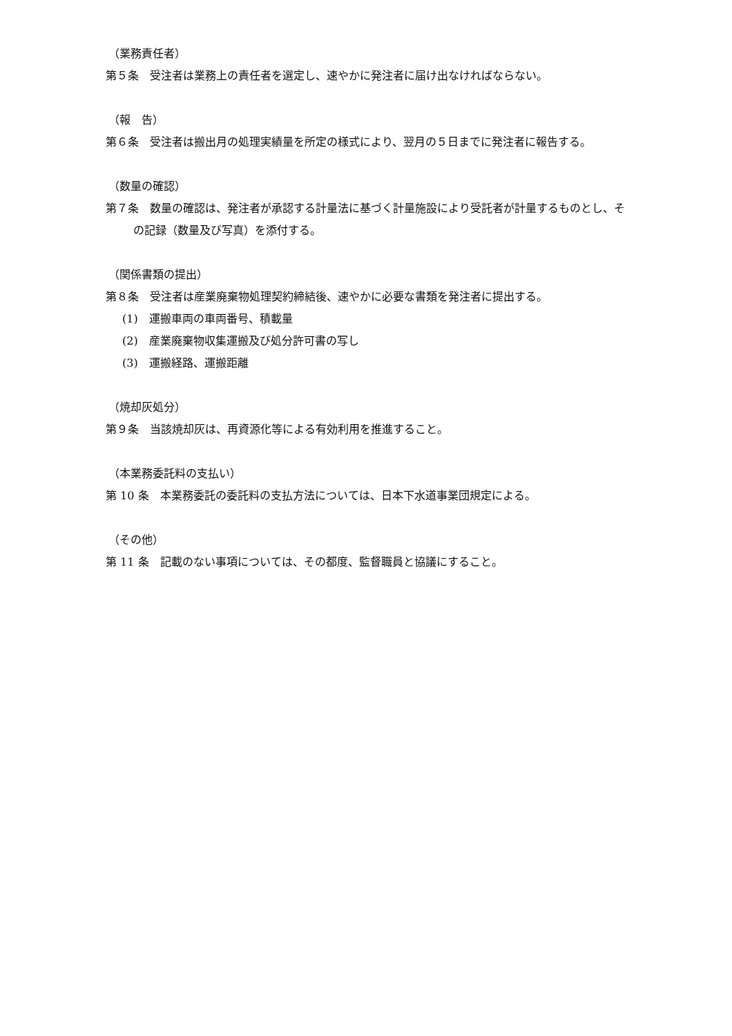（業務責任者）
第５条　受注者は業務上の責任者を選定し、速やかに発注者に届け出なければならない。
（報　告）
第６条　受注者は搬出月の処理実績量を所定の様式により、翌月の５日までに発注者に報告する。
（数量の確認）
第７条　数量の確認は、発注者が承認する計量法に基づく計量施設により受託者が計量するものとし、その記録（数量及び写真）を添付する。
（関係書類の提出）
第８条　受注者は産業廃棄物処理契約締結後、速やかに必要な書類を発注者に提出する。
(1)　運搬車両の車両番号、積載量
(2)　産業廃棄物収集運搬及び処分許可書の写し
(3)　運搬経路、運搬距離
（焼却灰処分）
第９条　当該焼却灰は、再資源化等による有効利用を推進すること。
（本業務委託料の支払い）
第 10 条　本業務委託の委託料の支払方法については、日本下水道事業団規定による。
（その他）
第 11 条　記載のない事項については、その都度、監督職員と協議にすること。